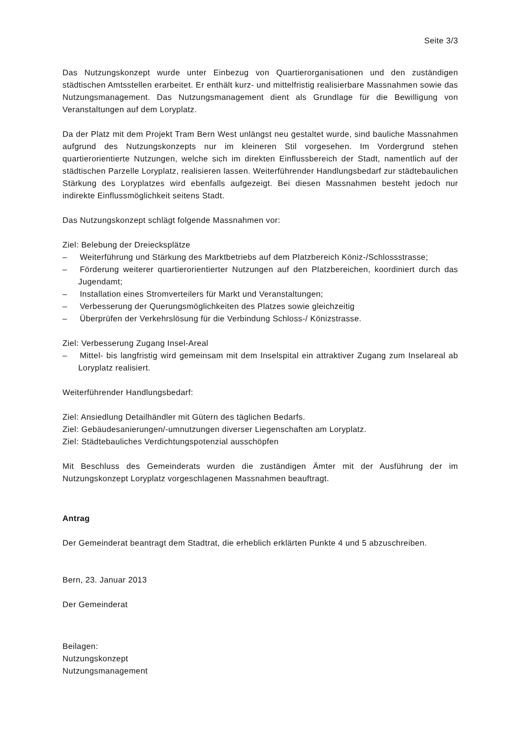Seite 3/3
Das Nutzungskonzept wurde unter Einbezug von Quartierorganisationen und den zuständigen städtischen Amtsstellen erarbeitet. Er enthält kurz- und mittelfristig realisierbare Massnahmen sowie das Nutzungsmanagement. Das Nutzungsmanagement dient als Grundlage für die Bewilligung von Veranstaltungen auf dem Loryplatz.
Da der Platz mit dem Projekt Tram Bern West unlängst neu gestaltet wurde, sind bauliche Massnahmen aufgrund des Nutzungskonzepts nur im kleineren Stil vorgesehen. Im Vordergrund stehen quartierorientierte Nutzungen, welche sich im direkten Einflussbereich der Stadt, namentlich auf der städtischen Parzelle Loryplatz, realisieren lassen. Weiterführender Handlungsbedarf zur städtebaulichen Stärkung des Loryplatzes wird ebenfalls aufgezeigt. Bei diesen Massnahmen besteht jedoch nur indirekte Einflussmöglichkeit seitens Stadt.
Das Nutzungskonzept schlägt folgende Massnahmen vor:
Ziel: Belebung der Dreiecksplätze
–  Weiterführung und Stärkung des Marktbetriebs auf dem Platzbereich Köniz-/Schlossstrasse;
–  Förderung weiterer quartierorientierter Nutzungen auf den Platzbereichen, koordiniert durch das Jugendamt;
–  Installation eines Stromverteilers für Markt und Veranstaltungen;
–  Verbesserung der Querungsmöglichkeiten des Platzes sowie gleichzeitig
–  Überprüfen der Verkehrslösung für die Verbindung Schloss-/ Könizstrasse.
Ziel: Verbesserung Zugang Insel-Areal
–  Mittel- bis langfristig wird gemeinsam mit dem Inselspital ein attraktiver Zugang zum Inselareal ab Loryplatz realisiert.
Weiterführender Handlungsbedarf:
Ziel: Ansiedlung Detailhändler mit Gütern des täglichen Bedarfs.
Ziel: Gebäudesanierungen/-umnutzungen diverser Liegenschaften am Loryplatz.
Ziel: Städtebauliches Verdichtungspotenzial ausschöpfen
Mit Beschluss des Gemeinderats wurden die zuständigen Ämter mit der Ausführung der im Nutzungskonzept Loryplatz vorgeschlagenen Massnahmen beauftragt.
Antrag
Der Gemeinderat beantragt dem Stadtrat, die erheblich erklärten Punkte 4 und 5 abzuschreiben.
Bern, 23. Januar 2013
Der Gemeinderat
Beilagen:
Nutzungskonzept
Nutzungsmanagement